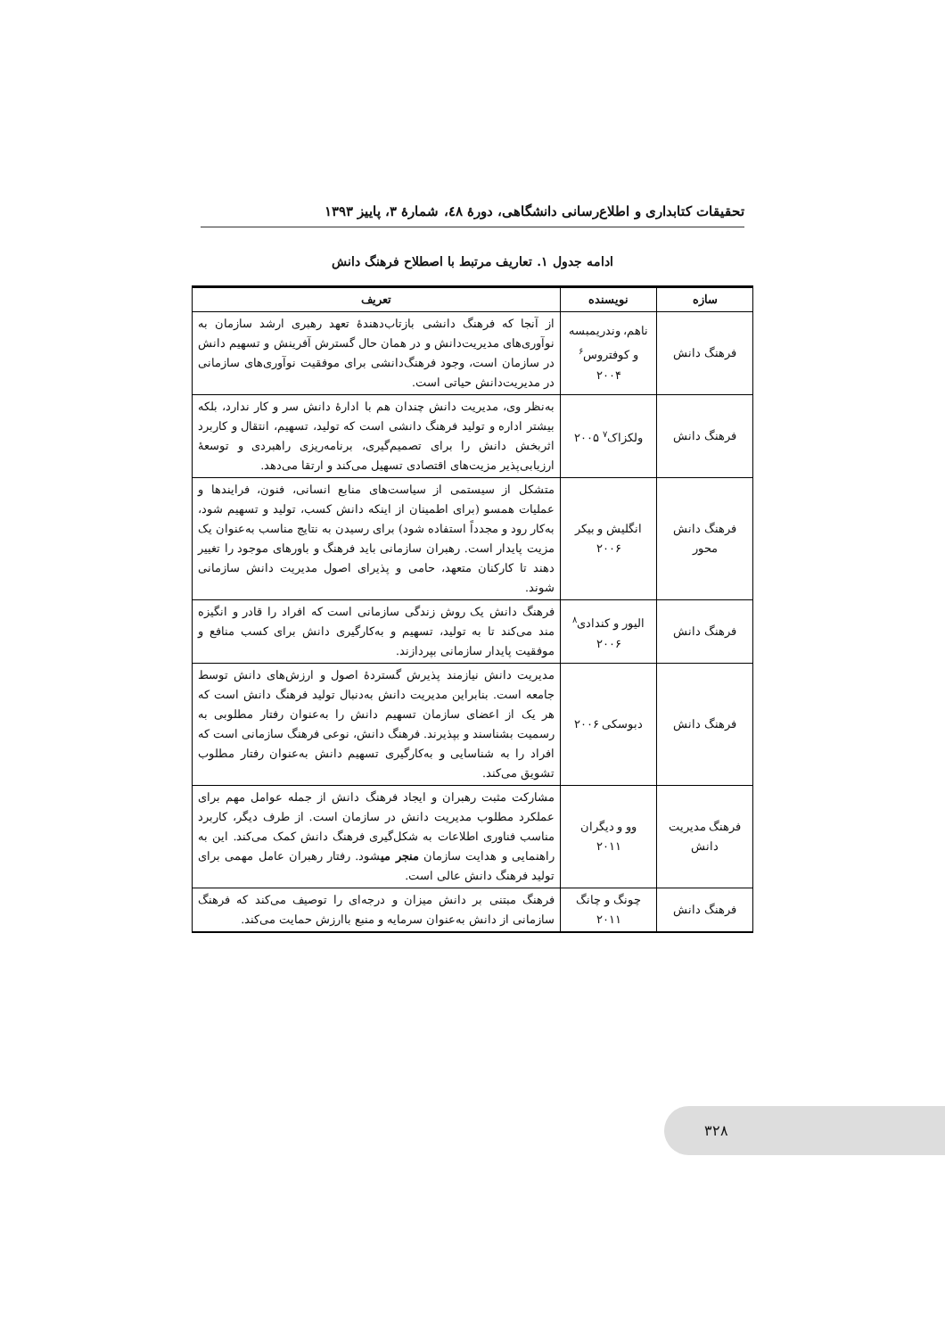تحقیقات کتابداری و اطلاع‌رسانی دانشگاهی، دورۀ ٤٨، شمارۀ ٣، پاییز ١٣٩٣
ادامه جدول ۱. تعاریف مرتبط با اصطلاح فرهنگ دانش
| سازه | نویسنده | تعریف |
| --- | --- | --- |
| فرهنگ دانش | ناهم، وندریمبسه و کوفتروس<sup>۶</sup> ۲۰۰۴ | از آنجا که فرهنگ دانشی بازتاب‌دهندۀ تعهد رهبری ارشد سازمان به نوآوری‌های مدیریت‌دانش و در همان حال گسترش آفرینش و تسهیم دانش در سازمان است، وجود فرهنگ‌دانشی برای موفقیت نوآوری‌های سازمانی در مدیریت‌دانش حیاتی است. |
| فرهنگ دانش | ولکزاک<sup>۷</sup> ۲۰۰۵ | به‌نظر وی، مدیریت دانش چندان هم با ادارۀ دانش سر و کار ندارد، بلکه بیشتر اداره و تولید فرهنگ دانشی است که تولید، تسهیم، انتقال و کاربرد اثربخش دانش را برای تصمیم‌گیری، برنامه‌ریزی راهبردی و توسعۀ ارزیابی‌پذیر مزیت‌های اقتصادی تسهیل می‌کند و ارتقا می‌دهد. |
| فرهنگ دانش محور | انگلیش و بیکر ۲۰۰۶ | متشکل از سیستمی از سیاست‌های منابع انسانی، فنون، فرایندها و عملیات همسو (برای اطمینان از اینکه دانش کسب، تولید و تسهیم شود، به‌کار رود و مجدداً استفاده شود) برای رسیدن به نتایج مناسب به‌عنوان یک مزیت پایدار است. رهبران سازمانی باید فرهنگ و باورهای موجود را تغییر دهند تا کارکنان متعهد، حامی و پذیرای اصول مدیریت دانش سازمانی شوند. |
| فرهنگ دانش | الیور و کندادی<sup>۸</sup> ۲۰۰۶ | فرهنگ دانش یک روش زندگی سازمانی است که افراد را قادر و انگیزه مند می‌کند تا به تولید، تسهیم و به‌کارگیری دانش برای کسب منافع و موفقیت پایدار سازمانی بپردازند. |
| فرهنگ دانش | دبوسکی ۲۰۰۶ | مدیریت دانش نیازمند پذیرش گستردۀ اصول و ارزش‌های دانش توسط جامعه است. بنابراین مدیریت دانش به‌دنبال تولید فرهنگ دانش است که هر یک از اعضای سازمان تسهیم دانش را به‌عنوان رفتار مطلوبی به رسمیت بشناسند و بپذیرند. فرهنگ دانش، نوعی فرهنگ سازمانی است که افراد را به شناسایی و به‌کارگیری تسهیم دانش به‌عنوان رفتار مطلوب تشویق می‌کند. |
| فرهنگ مدیریت دانش | وو و دیگران ۲۰۱۱ | مشارکت مثبت رهبران و ایجاد فرهنگ دانش از جمله عوامل مهم برای عملکرد مطلوب مدیریت دانش در سازمان است. از طرف دیگر، کاربرد مناسب فناوری اطلاعات به شکل‌گیری فرهنگ دانش کمک می‌کند. این به راهنمایی و هدایت سازمان منجر می شود. رفتار رهبران عامل مهمی برای تولید فرهنگ دانش عالی است. |
| فرهنگ دانش | چونگ و چانگ ۲۰۱۱ | فرهنگ مبتنی بر دانش میزان و درجه‌ای را توصیف می‌کند که فرهنگ سازمانی از دانش به‌عنوان سرمایه و منبع باارزش حمایت می‌کند. |
۳۲۸